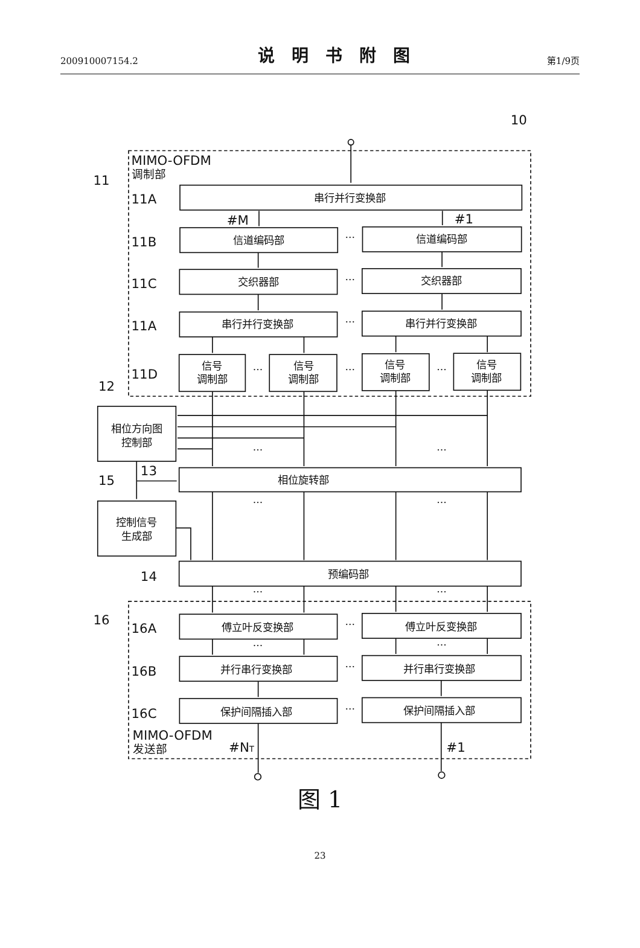200910007154.2 说明书附图 第1/9页
10
MIMO-OFDM
调制部
11
11A
11B
11C
11A
11D
12
13
15
14
16
16A
16B
16C
MIMO-OFDM
发送部
#M
#1
#NT
#1
串行并行变换部
信道编码部
信道编码部
交织器部
交织器部
串行并行变换部
串行并行变换部
信号
调制部
信号
调制部
信号
调制部
信号
调制部
相位方向图
控制部
相位旋转部
控制信号
生成部
预编码部
傅立叶反变换部
傅立叶反变换部
并行串行变换部
并行串行变换部
保护间隔插入部
保护间隔插入部
···
···
···
···
···
···
···
···
···
···
···
···
···
···
···
···
···
图 1
23